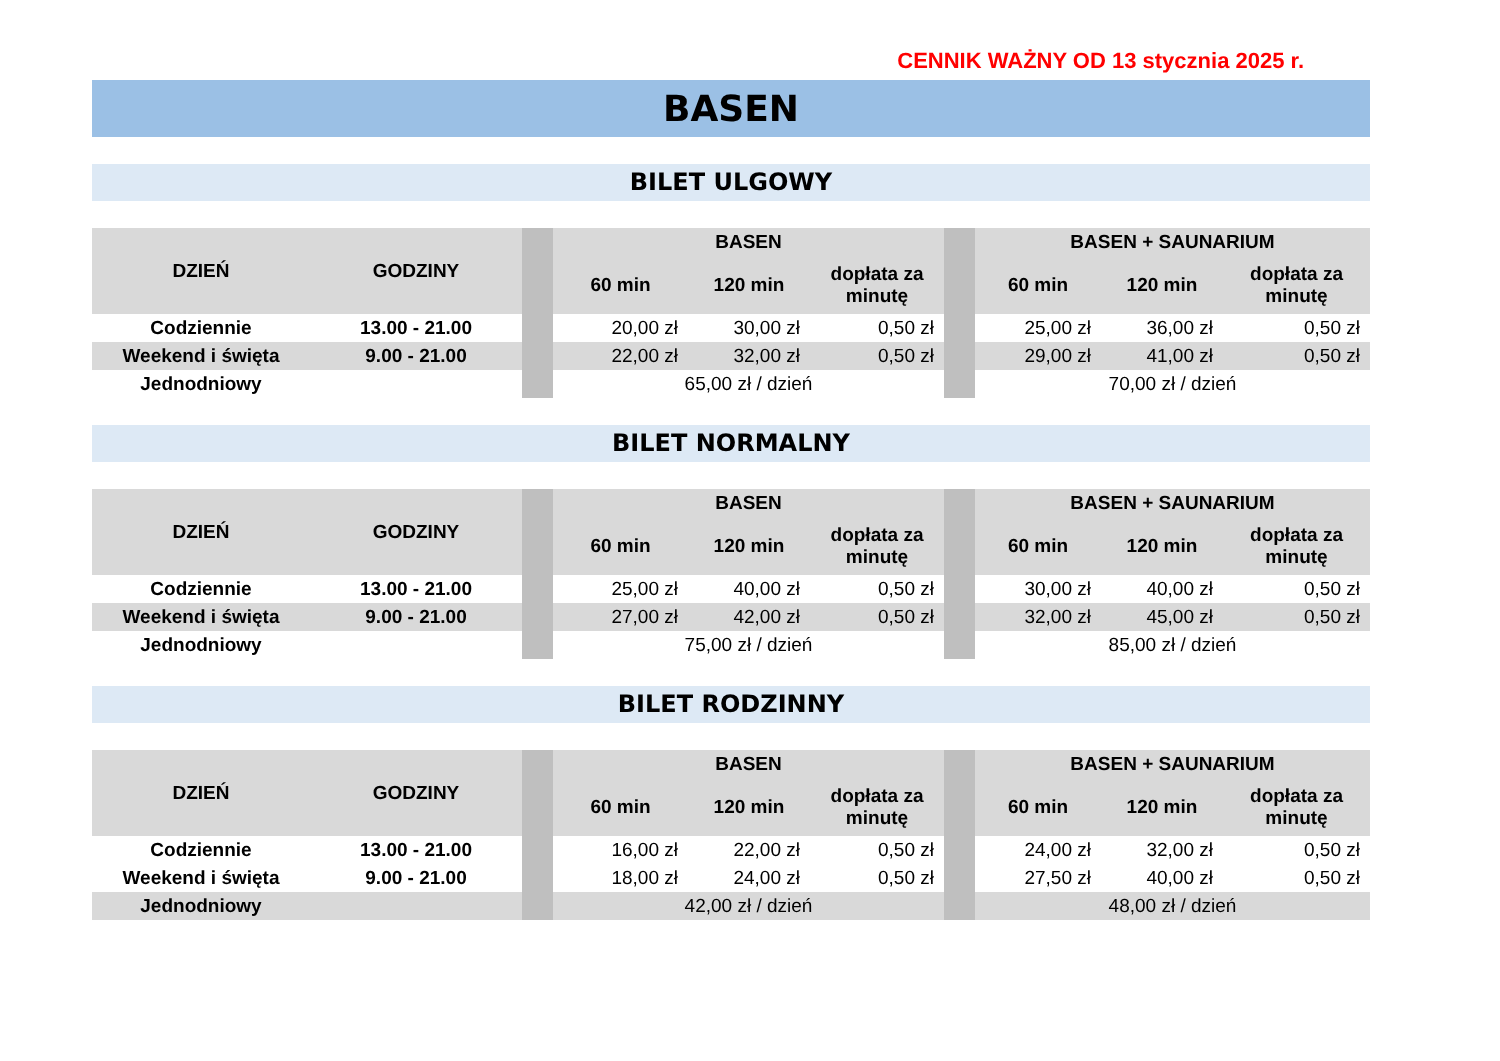CENNIK WAŻNY OD 13 stycznia 2025 r.
BASEN
BILET ULGOWY
| DZIEŃ | GODZINY | | BASEN | | | | BASEN + SAUNARIUM | | |
| --- | --- | --- | --- | --- | --- | --- | --- | --- | --- |
| | | | 60 min | 120 min | dopłata za minutę | | 60 min | 120 min | dopłata za minutę |
| Codziennie | 13.00 - 21.00 | | 20,00 zł | 30,00 zł | 0,50 zł | | 25,00 zł | 36,00 zł | 0,50 zł |
| Weekend i święta | 9.00 - 21.00 | | 22,00 zł | 32,00 zł | 0,50 zł | | 29,00 zł | 41,00 zł | 0,50 zł |
| Jednodniowy | | | 65,00 zł / dzień | | | | 70,00 zł / dzień | | |
BILET NORMALNY
| DZIEŃ | GODZINY | | BASEN | | | | BASEN + SAUNARIUM | | |
| --- | --- | --- | --- | --- | --- | --- | --- | --- | --- |
| | | | 60 min | 120 min | dopłata za minutę | | 60 min | 120 min | dopłata za minutę |
| Codziennie | 13.00 - 21.00 | | 25,00 zł | 40,00 zł | 0,50 zł | | 30,00 zł | 40,00 zł | 0,50 zł |
| Weekend i święta | 9.00 - 21.00 | | 27,00 zł | 42,00 zł | 0,50 zł | | 32,00 zł | 45,00 zł | 0,50 zł |
| Jednodniowy | | | 75,00 zł / dzień | | | | 85,00 zł / dzień | | |
BILET RODZINNY
| DZIEŃ | GODZINY | | BASEN | | | | BASEN + SAUNARIUM | | |
| --- | --- | --- | --- | --- | --- | --- | --- | --- | --- |
| | | | 60 min | 120 min | dopłata za minutę | | 60 min | 120 min | dopłata za minutę |
| Codziennie | 13.00 - 21.00 | | 16,00 zł | 22,00 zł | 0,50 zł | | 24,00 zł | 32,00 zł | 0,50 zł |
| Weekend i święta | 9.00 - 21.00 | | 18,00 zł | 24,00 zł | 0,50 zł | | 27,50 zł | 40,00 zł | 0,50 zł |
| Jednodniowy | | | 42,00 zł / dzień | | | | 48,00 zł / dzień | | |